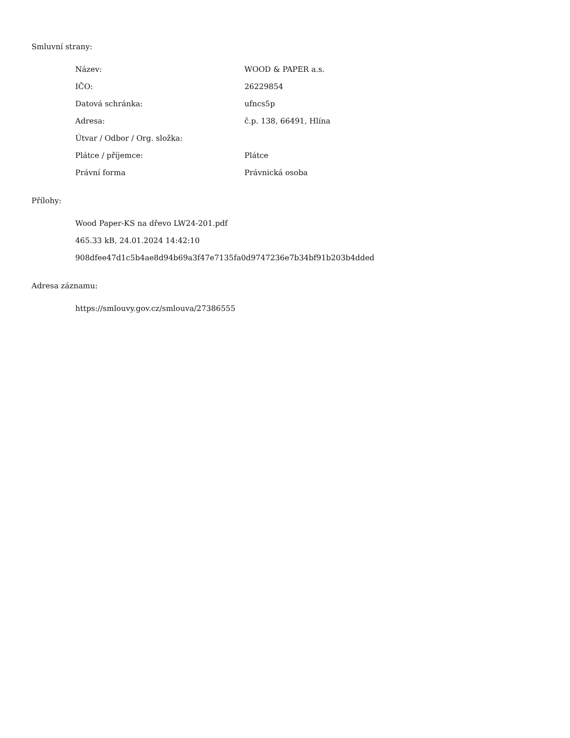Smluvní strany:
| Název: | WOOD & PAPER a.s. |
| IČO: | 26229854 |
| Datová schránka: | ufncs5p |
| Adresa: | č.p. 138, 66491, Hlína |
| Útvar / Odbor / Org. složka: | |
| Plátce / příjemce: | Plátce |
| Právní forma | Právnická osoba |
Přílohy:
Wood Paper-KS na dřevo LW24-201.pdf
465.33 kB, 24.01.2024 14:42:10
908dfee47d1c5b4ae8d94b69a3f47e7135fa0d9747236e7b34bf91b203b4dded
Adresa záznamu:
https://smlouvy.gov.cz/smlouva/27386555